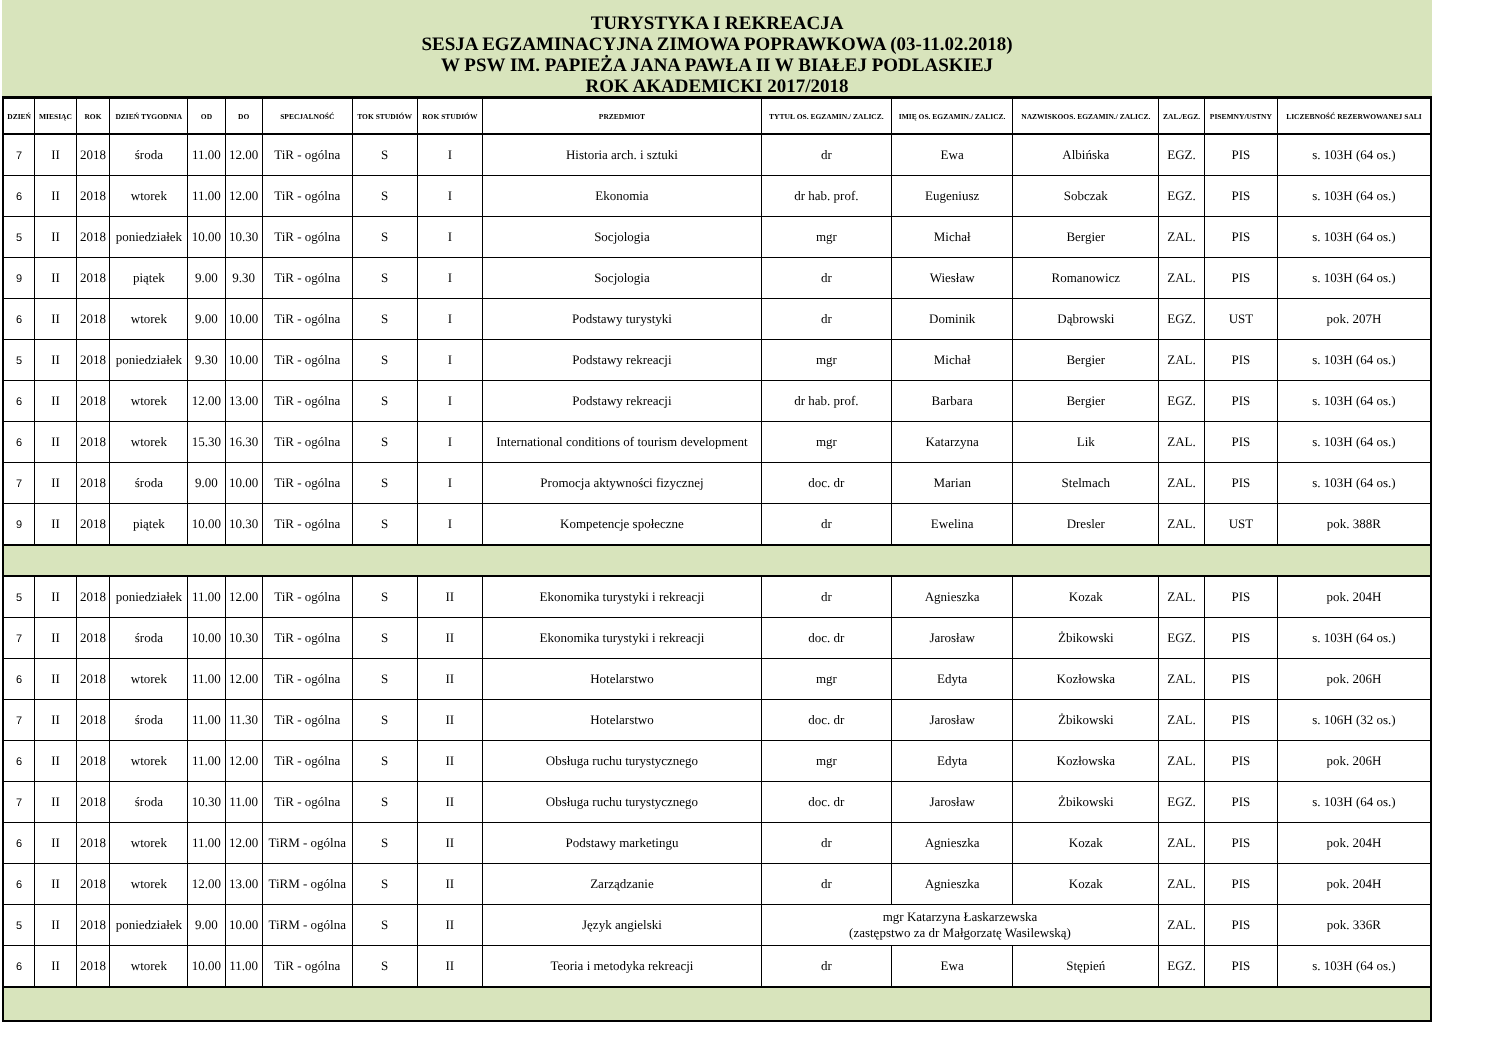TURYSTYKA I REKREACJA
SESJA EGZAMINACYJNA ZIMOWA POPRAWKOWA (03-11.02.2018)
W PSW IM. PAPIEŻA JANA PAWŁA II W BIAŁEJ PODLASKIEJ
ROK AKADEMICKI 2017/2018
| DZIEŃ | MIESIĄC | ROK | DZIEŃ TYGODNIA | OD | DO | SPECJALNOŚĆ | TOK STUDIÓW | ROK STUDIÓW | PRZEDMIOT | TYTUŁ OS. EGZAMIN./ ZALICZ. | IMIĘ OS. EGZAMIN./ ZALICZ. | NAZWISKOOS. EGZAMIN./ ZALICZ. | ZAL./EGZ. | PISEMNY/USTNY | LICZEBNOŚĆ REZERWOWANEJ SALI |
| --- | --- | --- | --- | --- | --- | --- | --- | --- | --- | --- | --- | --- | --- | --- | --- |
| 7 | II | 2018 | środa | 11.00 | 12.00 | TiR - ogólna | S | I | Historia arch. i sztuki | dr | Ewa | Albińska | EGZ. | PIS | s. 103H (64 os.) |
| 6 | II | 2018 | wtorek | 11.00 | 12.00 | TiR - ogólna | S | I | Ekonomia | dr hab. prof. | Eugeniusz | Sobczak | EGZ. | PIS | s. 103H (64 os.) |
| 5 | II | 2018 | poniedziałek | 10.00 | 10.30 | TiR - ogólna | S | I | Socjologia | mgr | Michał | Bergier | ZAL. | PIS | s. 103H (64 os.) |
| 9 | II | 2018 | piątek | 9.00 | 9.30 | TiR - ogólna | S | I | Socjologia | dr | Wiesław | Romanowicz | ZAL. | PIS | s. 103H (64 os.) |
| 6 | II | 2018 | wtorek | 9.00 | 10.00 | TiR - ogólna | S | I | Podstawy turystyki | dr | Dominik | Dąbrowski | EGZ. | UST | pok. 207H |
| 5 | II | 2018 | poniedziałek | 9.30 | 10.00 | TiR - ogólna | S | I | Podstawy rekreacji | mgr | Michał | Bergier | ZAL. | PIS | s. 103H (64 os.) |
| 6 | II | 2018 | wtorek | 12.00 | 13.00 | TiR - ogólna | S | I | Podstawy rekreacji | dr hab. prof. | Barbara | Bergier | EGZ. | PIS | s. 103H (64 os.) |
| 6 | II | 2018 | wtorek | 15.30 | 16.30 | TiR - ogólna | S | I | International conditions of tourism development | mgr | Katarzyna | Lik | ZAL. | PIS | s. 103H (64 os.) |
| 7 | II | 2018 | środa | 9.00 | 10.00 | TiR - ogólna | S | I | Promocja aktywności fizycznej | doc. dr | Marian | Stelmach | ZAL. | PIS | s. 103H (64 os.) |
| 9 | II | 2018 | piątek | 10.00 | 10.30 | TiR - ogólna | S | I | Kompetencje społeczne | dr | Ewelina | Dresler | ZAL. | UST | pok. 388R |
| 5 | II | 2018 | poniedziałek | 11.00 | 12.00 | TiR - ogólna | S | II | Ekonomika turystyki i rekreacji | dr | Agnieszka | Kozak | ZAL. | PIS | pok. 204H |
| 7 | II | 2018 | środa | 10.00 | 10.30 | TiR - ogólna | S | II | Ekonomika turystyki i rekreacji | doc. dr | Jarosław | Żbikowski | EGZ. | PIS | s. 103H (64 os.) |
| 6 | II | 2018 | wtorek | 11.00 | 12.00 | TiR - ogólna | S | II | Hotelarstwo | mgr | Edyta | Kozłowska | ZAL. | PIS | pok. 206H |
| 7 | II | 2018 | środa | 11.00 | 11.30 | TiR - ogólna | S | II | Hotelarstwo | doc. dr | Jarosław | Żbikowski | ZAL. | PIS | s. 106H (32 os.) |
| 6 | II | 2018 | wtorek | 11.00 | 12.00 | TiR - ogólna | S | II | Obsługa ruchu turystycznego | mgr | Edyta | Kozłowska | ZAL. | PIS | pok. 206H |
| 7 | II | 2018 | środa | 10.30 | 11.00 | TiR - ogólna | S | II | Obsługa ruchu turystycznego | doc. dr | Jarosław | Żbikowski | EGZ. | PIS | s. 103H (64 os.) |
| 6 | II | 2018 | wtorek | 11.00 | 12.00 | TiRM - ogólna | S | II | Podstawy marketingu | dr | Agnieszka | Kozak | ZAL. | PIS | pok. 204H |
| 6 | II | 2018 | wtorek | 12.00 | 13.00 | TiRM - ogólna | S | II | Zarządzanie | dr | Agnieszka | Kozak | ZAL. | PIS | pok. 204H |
| 5 | II | 2018 | poniedziałek | 9.00 | 10.00 | TiRM - ogólna | S | II | Język angielski | mgr Katarzyna Łaskarzewska (zastępstwo za dr Małgorzatę Wasilewską) | | | ZAL. | PIS | pok. 336R |
| 6 | II | 2018 | wtorek | 10.00 | 11.00 | TiR - ogólna | S | II | Teoria i metodyka rekreacji | dr | Ewa | Stępień | EGZ. | PIS | s. 103H (64 os.) |